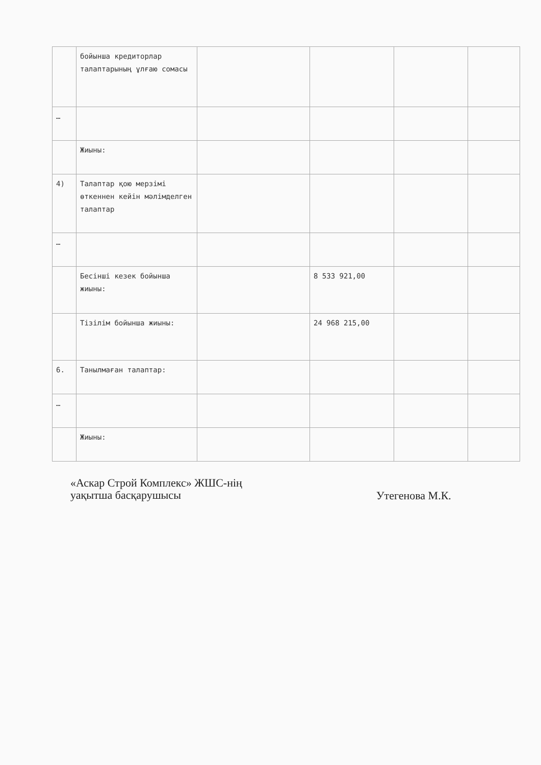| | бойынша кредиторлар талаптарының ұлғаю сомасы | | | | |
| … | | | | | |
| | Жиыны: | | | | |
| 4) | Талаптар қою мерзімі өткеннен кейін мәлімделген талаптар | | | | |
| … | | | | | |
| | Бесінші кезек бойынша жиыны: | | 8 533 921,00 | | |
| | Тізілім бойынша жиыны: | | 24 968 215,00 | | |
| 6. | Танылмаған талаптар: | | | | |
| … | | | | | |
| | Жиыны: | | | | |
«Аскар Строй Комплекс» ЖШС-нің
уақытша басқарушысы
Утегенова М.К.